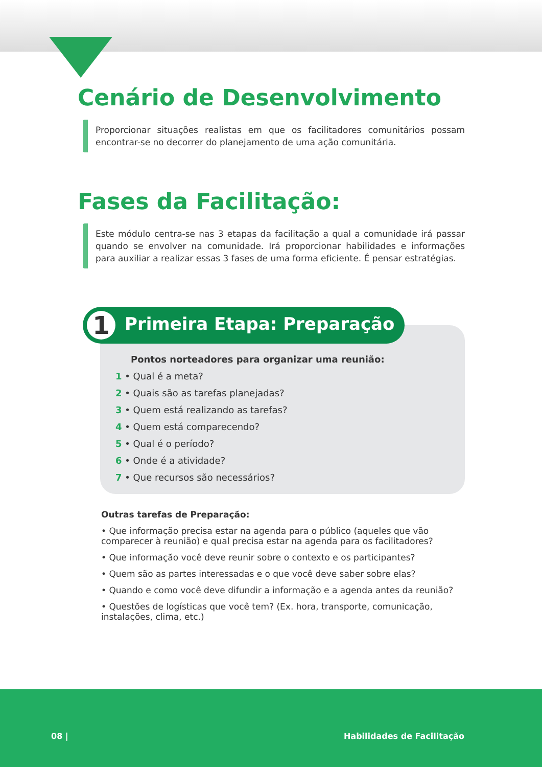Cenário de Desenvolvimento
Proporcionar situações realistas em que os facilitadores comunitários possam encontrar-se no decorrer do planejamento de uma ação comunitária.
Fases da Facilitação:
Este módulo centra-se nas 3 etapas da facilitação a qual a comunidade irá passar quando se envolver na comunidade. Irá proporcionar habilidades e informações para auxiliar a realizar essas 3 fases de uma forma eficiente. É pensar estratégias.
1 Primeira Etapa: Preparação
Pontos norteadores para organizar uma reunião:
1 • Qual é a meta?
2 • Quais são as tarefas planejadas?
3 • Quem está realizando as tarefas?
4 • Quem está comparecendo?
5 • Qual é o período?
6 • Onde é a atividade?
7 • Que recursos são necessários?
Outras tarefas de Preparação:
• Que informação precisa estar na agenda para o público (aqueles que vão comparecer à reunião) e qual precisa estar na agenda para os facilitadores?
• Que informação você deve reunir sobre o contexto e os participantes?
• Quem são as partes interessadas e o que você deve saber sobre elas?
• Quando e como você deve difundir a informação e a agenda antes da reunião?
• Questões de logísticas que você tem? (Ex. hora, transporte, comunicação, instalações, clima, etc.)
08 | Habilidades de Facilitação